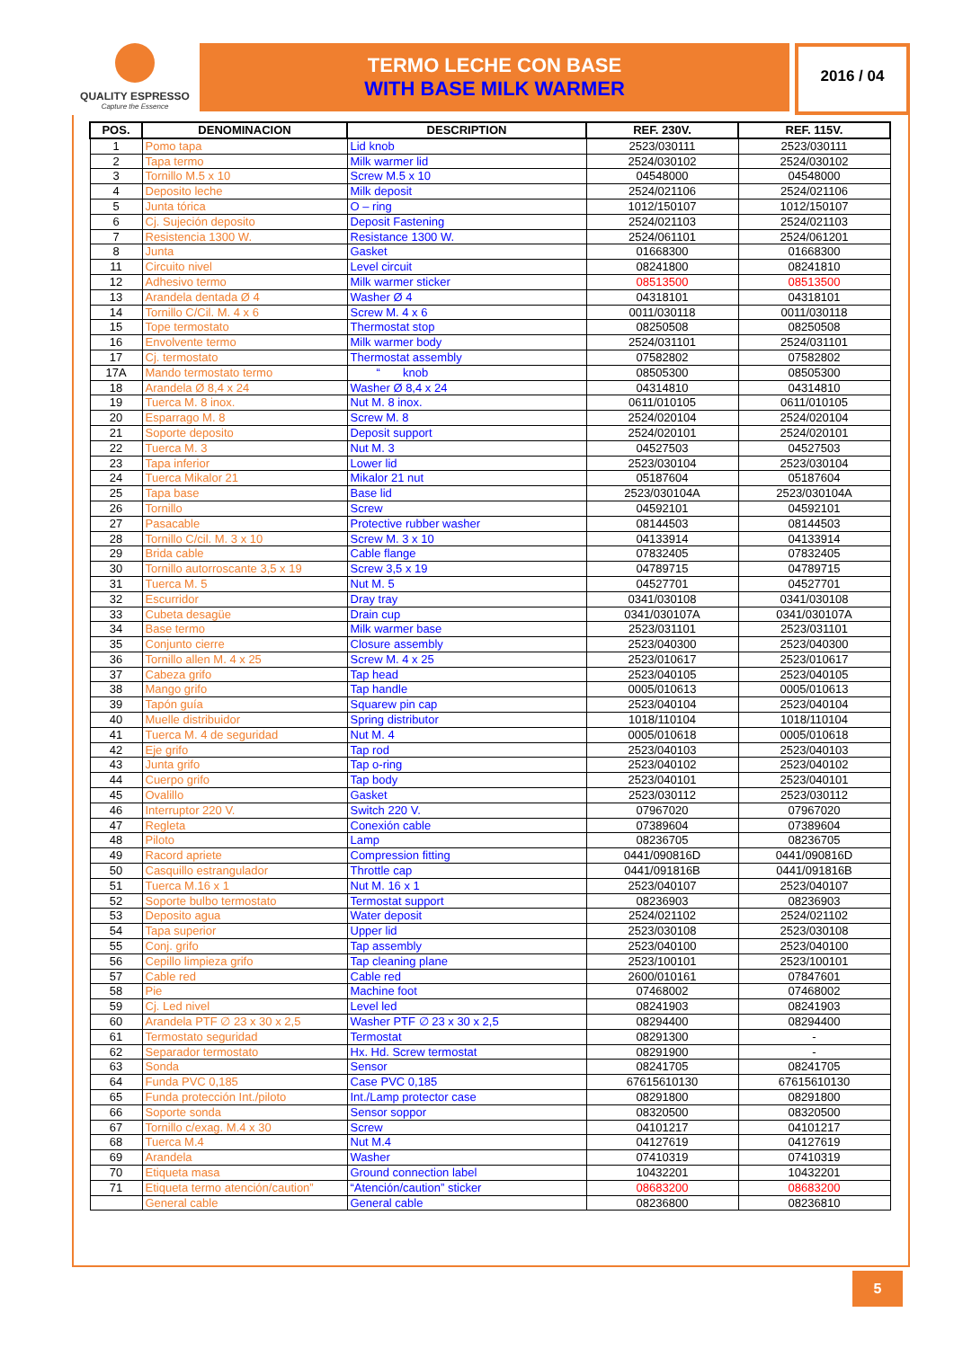QUALITY ESPRESSO
Capture the Essence
TERMO LECHE CON BASE
WITH BASE MILK WARMER
2016 / 04
| POS. | DENOMINACION | DESCRIPTION | REF. 230V. | REF. 115V. |
| --- | --- | --- | --- | --- |
| 1 | Pomo tapa | Lid knob | 2523/030111 | 2523/030111 |
| 2 | Tapa termo | Milk warmer lid | 2524/030102 | 2524/030102 |
| 3 | Tornillo M.5 x 10 | Screw M.5 x 10 | 04548000 | 04548000 |
| 4 | Deposito leche | Milk deposit | 2524/021106 | 2524/021106 |
| 5 | Junta tórica | O – ring | 1012/150107 | 1012/150107 |
| 6 | Cj. Sujeción deposito | Deposit Fastening | 2524/021103 | 2524/021103 |
| 7 | Resistencia 1300 W. | Resistance 1300 W. | 2524/061101 | 2524/061201 |
| 8 | Junta | Gasket | 01668300 | 01668300 |
| 11 | Circuito nivel | Level circuit | 08241800 | 08241810 |
| 12 | Adhesivo termo | Milk warmer sticker | 08513500 | 08513500 |
| 13 | Arandela dentada Ø 4 | Washer Ø 4 | 04318101 | 04318101 |
| 14 | Tornillo C/Cil. M. 4 x 6 | Screw M. 4 x 6 | 0011/030118 | 0011/030118 |
| 15 | Tope termostato | Thermostat stop | 08250508 | 08250508 |
| 16 | Envolvente termo | Milk warmer body | 2524/031101 | 2524/031101 |
| 17 | Cj. termostato | Thermostat assembly | 07582802 | 07582802 |
| 17A | Mando termostato termo | “ knob | 08505300 | 08505300 |
| 18 | Arandela Ø 8,4 x 24 | Washer Ø 8,4 x 24 | 04314810 | 04314810 |
| 19 | Tuerca M. 8 inox. | Nut M. 8 inox. | 0611/010105 | 0611/010105 |
| 20 | Esparrago M. 8 | Screw M. 8 | 2524/020104 | 2524/020104 |
| 21 | Soporte deposito | Deposit support | 2524/020101 | 2524/020101 |
| 22 | Tuerca M. 3 | Nut M. 3 | 04527503 | 04527503 |
| 23 | Tapa inferior | Lower lid | 2523/030104 | 2523/030104 |
| 24 | Tuerca Mikalor 21 | Mikalor 21 nut | 05187604 | 05187604 |
| 25 | Tapa base | Base lid | 2523/030104A | 2523/030104A |
| 26 | Tornillo | Screw | 04592101 | 04592101 |
| 27 | Pasacable | Protective rubber washer | 08144503 | 08144503 |
| 28 | Tornillo C/cil. M. 3 x 10 | Screw M. 3 x 10 | 04133914 | 04133914 |
| 29 | Brida cable | Cable flange | 07832405 | 07832405 |
| 30 | Tornillo autorroscante 3,5 x 19 | Screw 3,5 x 19 | 04789715 | 04789715 |
| 31 | Tuerca M. 5 | Nut M. 5 | 04527701 | 04527701 |
| 32 | Escurridor | Dray tray | 0341/030108 | 0341/030108 |
| 33 | Cubeta desagüe | Drain cup | 0341/030107A | 0341/030107A |
| 34 | Base termo | Milk warmer base | 2523/031101 | 2523/031101 |
| 35 | Conjunto cierre | Closure assembly | 2523/040300 | 2523/040300 |
| 36 | Tornillo allen M. 4 x 25 | Screw M. 4 x 25 | 2523/010617 | 2523/010617 |
| 37 | Cabeza grifo | Tap head | 2523/040105 | 2523/040105 |
| 38 | Mango grifo | Tap handle | 0005/010613 | 0005/010613 |
| 39 | Tapón guía | Squarew pin cap | 2523/040104 | 2523/040104 |
| 40 | Muelle distribuidor | Spring distributor | 1018/110104 | 1018/110104 |
| 41 | Tuerca M. 4 de seguridad | Nut M. 4 | 0005/010618 | 0005/010618 |
| 42 | Eje grifo | Tap rod | 2523/040103 | 2523/040103 |
| 43 | Junta grifo | Tap o-ring | 2523/040102 | 2523/040102 |
| 44 | Cuerpo grifo | Tap body | 2523/040101 | 2523/040101 |
| 45 | Ovalillo | Gasket | 2523/030112 | 2523/030112 |
| 46 | Interruptor 220 V. | Switch 220 V. | 07967020 | 07967020 |
| 47 | Regleta | Conexión cable | 07389604 | 07389604 |
| 48 | Piloto | Lamp | 08236705 | 08236705 |
| 49 | Racord apriete | Compression fitting | 0441/090816D | 0441/090816D |
| 50 | Casquillo estrangulador | Throttle cap | 0441/091816B | 0441/091816B |
| 51 | Tuerca M.16 x 1 | Nut M. 16 x 1 | 2523/040107 | 2523/040107 |
| 52 | Soporte bulbo termostato | Termostat support | 08236903 | 08236903 |
| 53 | Deposito agua | Water deposit | 2524/021102 | 2524/021102 |
| 54 | Tapa superior | Upper lid | 2523/030108 | 2523/030108 |
| 55 | Conj. grifo | Tap assembly | 2523/040100 | 2523/040100 |
| 56 | Cepillo limpieza grifo | Tap cleaning plane | 2523/100101 | 2523/100101 |
| 57 | Cable red | Cable red | 2600/010161 | 07847601 |
| 58 | Pie | Machine foot | 07468002 | 07468002 |
| 59 | Cj. Led nivel | Level led | 08241903 | 08241903 |
| 60 | Arandela PTF ∅ 23 x 30 x 2,5 | Washer PTF ∅ 23 x 30 x 2,5 | 08294400 | 08294400 |
| 61 | Termostato seguridad | Termostat | 08291300 | - |
| 62 | Separador termostato | Hx. Hd. Screw termostat | 08291900 | - |
| 63 | Sonda | Sensor | 08241705 | 08241705 |
| 64 | Funda PVC 0,185 | Case PVC 0,185 | 67615610130 | 67615610130 |
| 65 | Funda protección Int./piloto | Int./Lamp protector case | 08291800 | 08291800 |
| 66 | Soporte sonda | Sensor soppor | 08320500 | 08320500 |
| 67 | Tornillo c/exag. M.4 x 30 | Screw | 04101217 | 04101217 |
| 68 | Tuerca M.4 | Nut M.4 | 04127619 | 04127619 |
| 69 | Arandela | Washer | 07410319 | 07410319 |
| 70 | Etiqueta masa | Ground connection label | 10432201 | 10432201 |
| 71 | Etiqueta termo atención/caution” | “Atención/caution” sticker | 08683200 | 08683200 |
| | General cable | General cable | 08236800 | 08236810 |
5